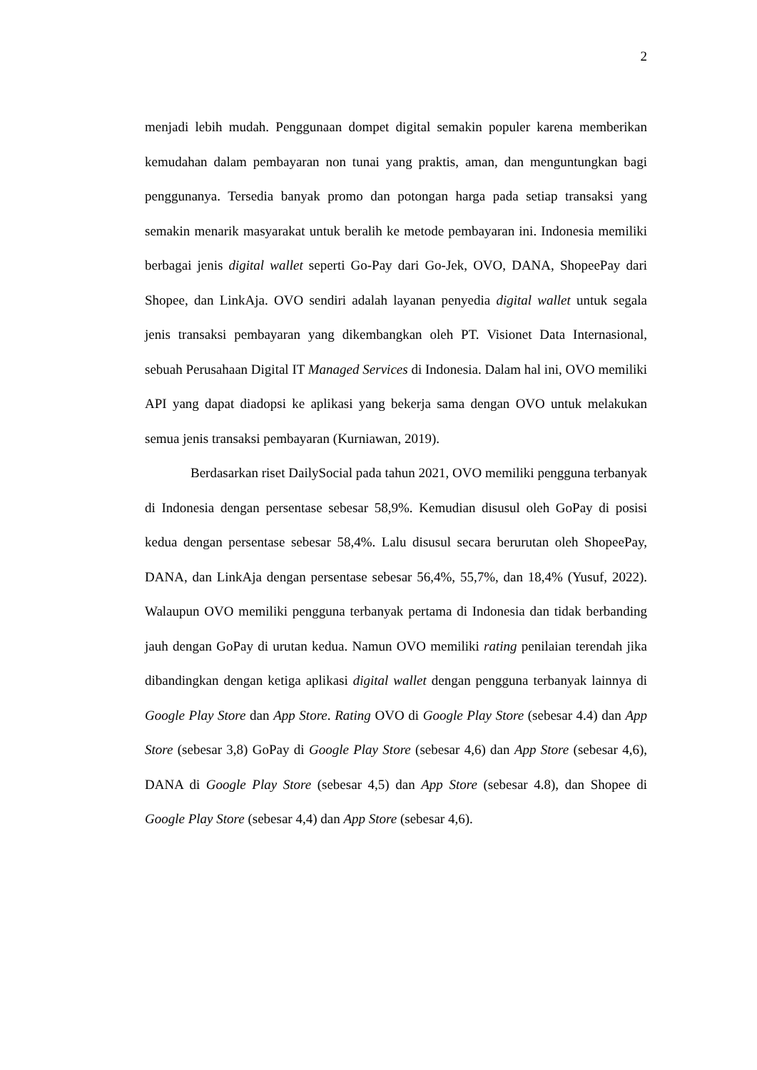2
menjadi lebih mudah. Penggunaan dompet digital semakin populer karena memberikan kemudahan dalam pembayaran non tunai yang praktis, aman, dan menguntungkan bagi penggunanya. Tersedia banyak promo dan potongan harga pada setiap transaksi yang semakin menarik masyarakat untuk beralih ke metode pembayaran ini. Indonesia memiliki berbagai jenis digital wallet seperti Go-Pay dari Go-Jek, OVO, DANA, ShopeePay dari Shopee, dan LinkAja. OVO sendiri adalah layanan penyedia digital wallet untuk segala jenis transaksi pembayaran yang dikembangkan oleh PT. Visionet Data Internasional, sebuah Perusahaan Digital IT Managed Services di Indonesia. Dalam hal ini, OVO memiliki API yang dapat diadopsi ke aplikasi yang bekerja sama dengan OVO untuk melakukan semua jenis transaksi pembayaran (Kurniawan, 2019).
Berdasarkan riset DailySocial pada tahun 2021, OVO memiliki pengguna terbanyak di Indonesia dengan persentase sebesar 58,9%. Kemudian disusul oleh GoPay di posisi kedua dengan persentase sebesar 58,4%. Lalu disusul secara berurutan oleh ShopeePay, DANA, dan LinkAja dengan persentase sebesar 56,4%, 55,7%, dan 18,4% (Yusuf, 2022). Walaupun OVO memiliki pengguna terbanyak pertama di Indonesia dan tidak berbanding jauh dengan GoPay di urutan kedua. Namun OVO memiliki rating penilaian terendah jika dibandingkan dengan ketiga aplikasi digital wallet dengan pengguna terbanyak lainnya di Google Play Store dan App Store. Rating OVO di Google Play Store (sebesar 4.4) dan App Store (sebesar 3,8) GoPay di Google Play Store (sebesar 4,6) dan App Store (sebesar 4,6), DANA di Google Play Store (sebesar 4,5) dan App Store (sebesar 4.8), dan Shopee di Google Play Store (sebesar 4,4) dan App Store (sebesar 4,6).